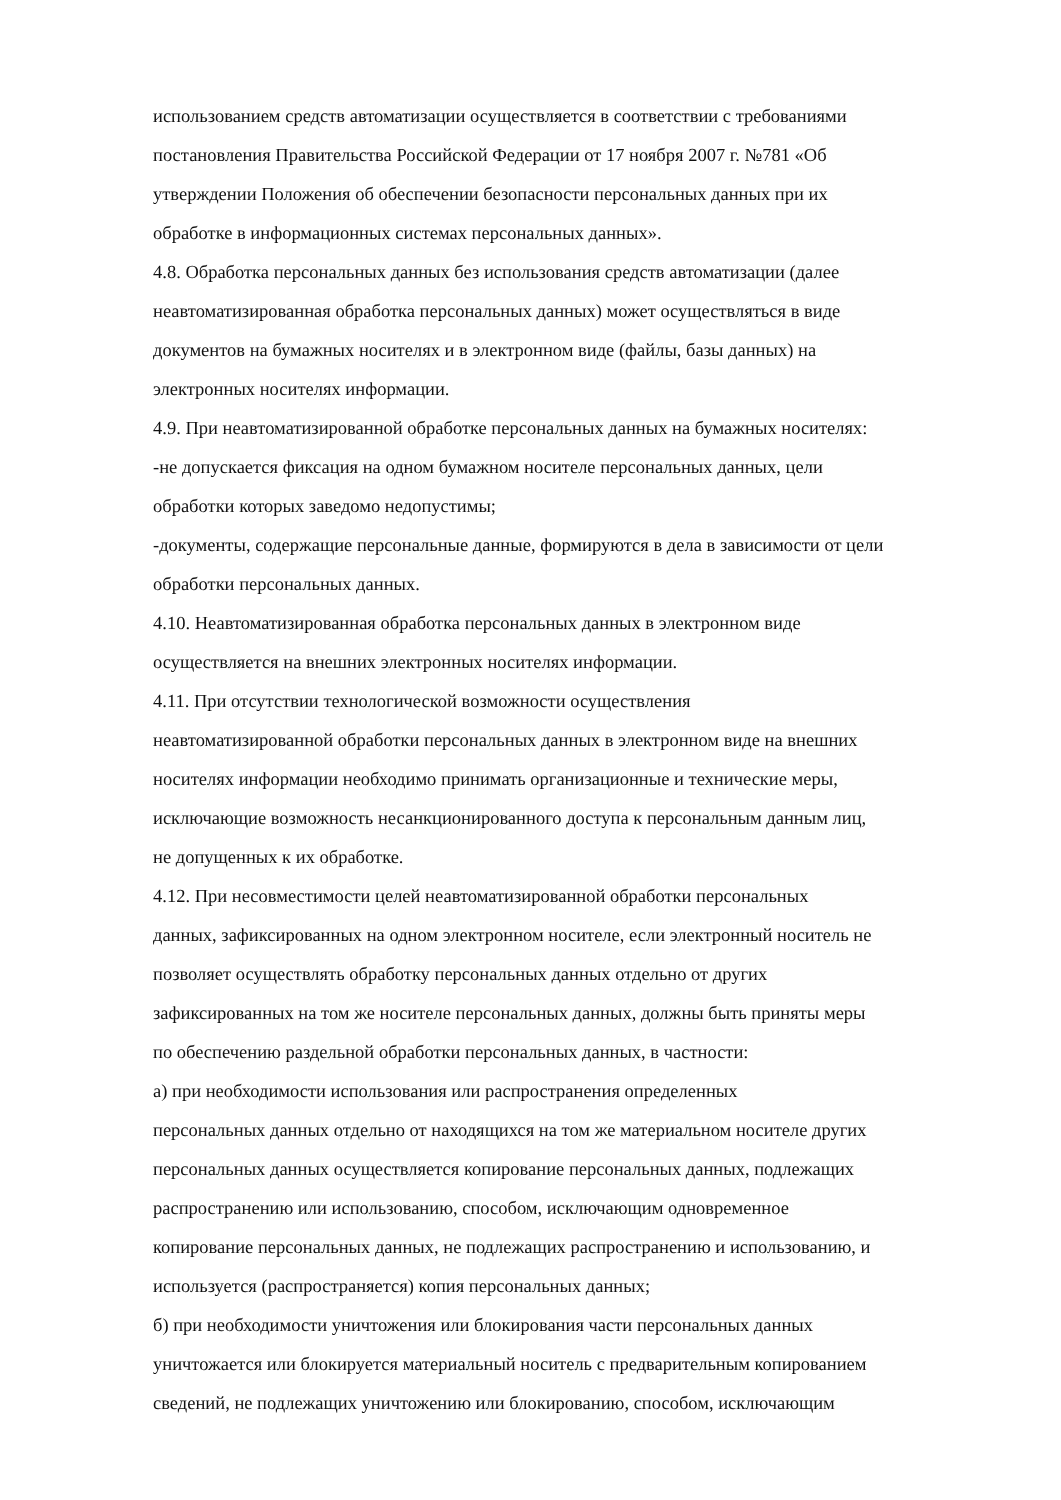использованием средств автоматизации осуществляется в соответствии с требованиями
постановления Правительства Российской Федерации от 17 ноября 2007 г. №781 «Об
утверждении Положения об обеспечении безопасности персональных данных при их
обработке в информационных системах персональных данных».
4.8. Обработка персональных данных без использования средств автоматизации (далее
неавтоматизированная обработка персональных данных) может осуществляться в виде
документов на бумажных носителях и в электронном виде (файлы, базы данных) на
электронных носителях информации.
4.9. При неавтоматизированной обработке персональных данных на бумажных носителях:
-не допускается фиксация на одном бумажном носителе персональных данных, цели
обработки которых заведомо недопустимы;
-документы, содержащие персональные данные, формируются в дела в зависимости от цели
обработки персональных данных.
4.10. Неавтоматизированная обработка персональных данных в электронном виде
осуществляется на внешних электронных носителях информации.
4.11. При отсутствии технологической возможности осуществления
неавтоматизированной обработки персональных данных в электронном виде на внешних
носителях информации необходимо принимать организационные и технические меры,
исключающие возможность несанкционированного доступа к персональным данным лиц,
не допущенных к их обработке.
4.12. При несовместимости целей неавтоматизированной обработки персональных
данных, зафиксированных на одном электронном носителе, если электронный носитель не
позволяет осуществлять обработку персональных данных отдельно от других
зафиксированных на том же носителе персональных данных, должны быть приняты меры
по обеспечению раздельной обработки персональных данных, в частности:
а) при необходимости использования или распространения определенных
персональных данных отдельно от находящихся на том же материальном носителе других
персональных данных осуществляется копирование персональных данных, подлежащих
распространению или использованию, способом, исключающим одновременное
копирование персональных данных, не подлежащих распространению и использованию, и
используется (распространяется) копия персональных данных;
б) при необходимости уничтожения или блокирования части персональных данных
уничтожается или блокируется материальный носитель с предварительным копированием
сведений, не подлежащих уничтожению или блокированию, способом, исключающим